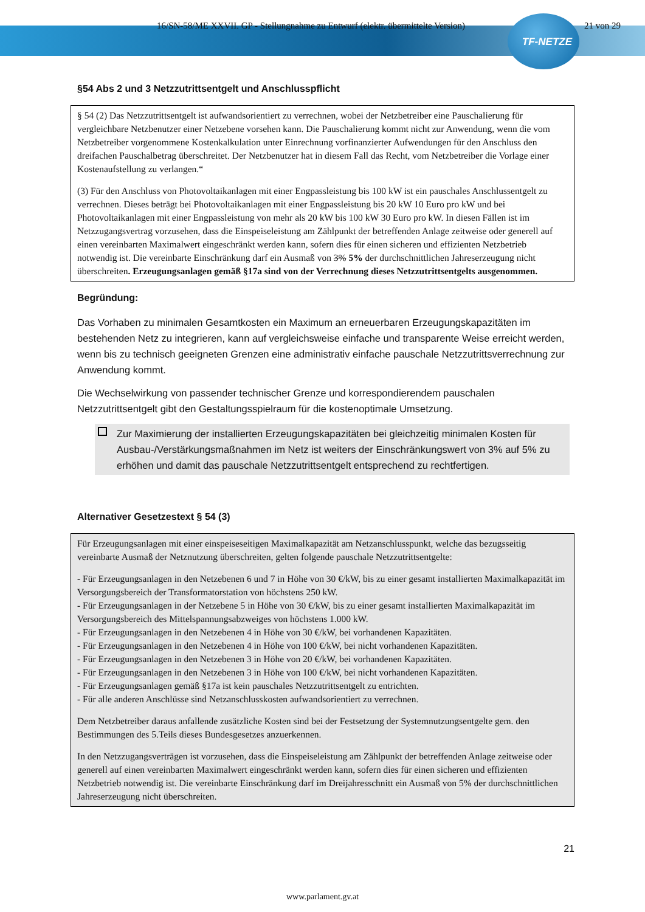16/SN-58/ME XXVII. GP - Stellungnahme zu Entwurf (elektr. übermittelte Version) 21 von 29
TF-NETZE
§54 Abs 2 und 3 Netzzutrittsentgelt und Anschlusspflicht
§ 54 (2) Das Netzzutrittsentgelt ist aufwandsorientiert zu verrechnen, wobei der Netzbetreiber eine Pauschalierung für vergleichbare Netzbenutzer einer Netzebene vorsehen kann. Die Pauschalierung kommt nicht zur Anwendung, wenn die vom Netzbetreiber vorgenommene Kostenkalkulation unter Einrechnung vorfinanzierter Aufwendungen für den Anschluss den dreifachen Pauschalbetrag überschreitet. Der Netzbenutzer hat in diesem Fall das Recht, vom Netzbetreiber die Vorlage einer Kostenaufstellung zu verlangen.“
(3) Für den Anschluss von Photovoltaikanlagen mit einer Engpassleistung bis 100 kW ist ein pauschales Anschlussentgelt zu verrechnen. Dieses beträgt bei Photovoltaikanlagen mit einer Engpassleistung bis 20 kW 10 Euro pro kW und bei Photovoltaikanlagen mit einer Engpassleistung von mehr als 20 kW bis 100 kW 30 Euro pro kW. In diesen Fällen ist im Netzzugangsvertrag vorzusehen, dass die Einspeiseleistung am Zählpunkt der betreffenden Anlage zeitweise oder generell auf einen vereinbarten Maximalwert eingeschränkt werden kann, sofern dies für einen sicheren und effizienten Netzbetrieb notwendig ist. Die vereinbarte Einschränkung darf ein Ausmaß von 3% 5% der durchschnittlichen Jahreserzeugung nicht überschreiten. Erzeugungsanlagen gemäß §17a sind von der Verrechnung dieses Netzzutrittsentgelts ausgenommen.
Begründung:
Das Vorhaben zu minimalen Gesamtkosten ein Maximum an erneuerbaren Erzeugungskapazitäten im bestehenden Netz zu integrieren, kann auf vergleichsweise einfache und transparente Weise erreicht werden, wenn bis zu technisch geeigneten Grenzen eine administrativ einfache pauschale Netzzutrittsverrechnung zur Anwendung kommt.
Die Wechselwirkung von passender technischer Grenze und korrespondierendem pauschalen Netzzutrittsentgelt gibt den Gestaltungsspielraum für die kostenoptimale Umsetzung.
Zur Maximierung der installierten Erzeugungskapazitäten bei gleichzeitig minimalen Kosten für Ausbau-/Verstärkungsmaßnahmen im Netz ist weiters der Einschränkungswert von 3% auf 5% zu erhöhen und damit das pauschale Netzzutrittsentgelt entsprechend zu rechtfertigen.
Alternativer Gesetzestext § 54 (3)
Für Erzeugungsanlagen mit einer einspeiseseitigen Maximalkapazität am Netzanschlusspunkt, welche das bezugsseitig vereinbarte Ausmaß der Netznutzung überschreiten, gelten folgende pauschale Netzzutrittsentgelte:
- Für Erzeugungsanlagen in den Netzebenen 6 und 7 in Höhe von 30 €/kW, bis zu einer gesamt installierten Maximalkapazität im Versorgungsbereich der Transformatorstation von höchstens 250 kW.
- Für Erzeugungsanlagen in der Netzebene 5 in Höhe von 30 €/kW, bis zu einer gesamt installierten Maximalkapazität im Versorgungsbereich des Mittelspannungsabzweiges von höchstens 1.000 kW.
- Für Erzeugungsanlagen in den Netzebenen 4 in Höhe von 30 €/kW, bei vorhandenen Kapazitäten.
- Für Erzeugungsanlagen in den Netzebenen 4 in Höhe von 100 €/kW, bei nicht vorhandenen Kapazitäten.
- Für Erzeugungsanlagen in den Netzebenen 3 in Höhe von 20 €/kW, bei vorhandenen Kapazitäten.
- Für Erzeugungsanlagen in den Netzebenen 3 in Höhe von 100 €/kW, bei nicht vorhandenen Kapazitäten.
- Für Erzeugungsanlagen gemäß §17a ist kein pauschales Netzzutrittsentgelt zu entrichten.
- Für alle anderen Anschlüsse sind Netzanschlusskosten aufwandsorientiert zu verrechnen.
Dem Netzbetreiber daraus anfallende zusätzliche Kosten sind bei der Festsetzung der Systemnutzungsentgelte gem. den Bestimmungen des 5.Teils dieses Bundesgesetzes anzuerkennen.
In den Netzzugangsverträgen ist vorzusehen, dass die Einspeiseleistung am Zählpunkt der betreffenden Anlage zeitweise oder generell auf einen vereinbarten Maximalwert eingeschränkt werden kann, sofern dies für einen sicheren und effizienten Netzbetrieb notwendig ist. Die vereinbarte Einschränkung darf im Dreijahresschnitt ein Ausmaß von 5% der durchschnittlichen Jahreserzeugung nicht überschreiten.
21
www.parlament.gv.at